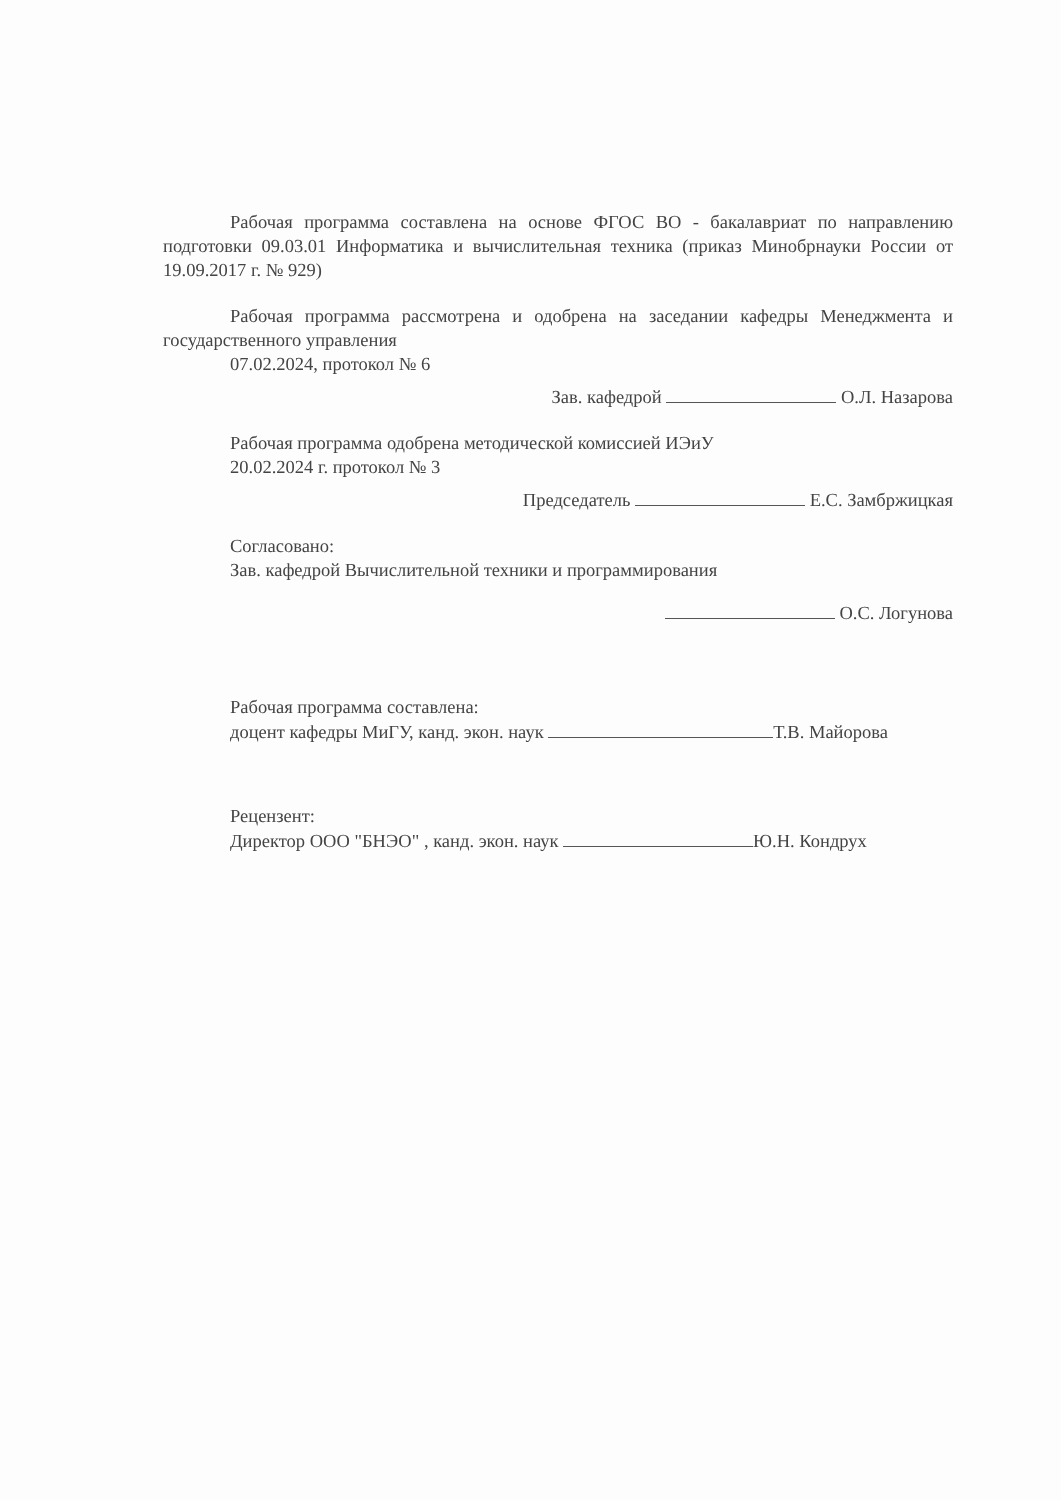Рабочая программа составлена на основе ФГОС ВО - бакалавриат по направлению подготовки 09.03.01 Информатика и вычислительная техника (приказ Минобрнауки России от 19.09.2017 г. № 929)
Рабочая программа рассмотрена и одобрена на заседании кафедры Менеджмента и государственного управления
07.02.2024, протокол № 6
Зав. кафедрой О.Л. Назарова
Рабочая программа одобрена методической комиссией ИЭиУ
20.02.2024 г. протокол № 3
Председатель Е.С. Замбржицкая
Согласовано:
Зав. кафедрой Вычислительной техники и программирования
О.С. Логунова
Рабочая программа составлена:
доцент кафедры МиГУ, канд. экон. наук Т.В. Майорова
Рецензент:
Директор ООО "БНЭО" , канд. экон. наук Ю.Н. Кондрух